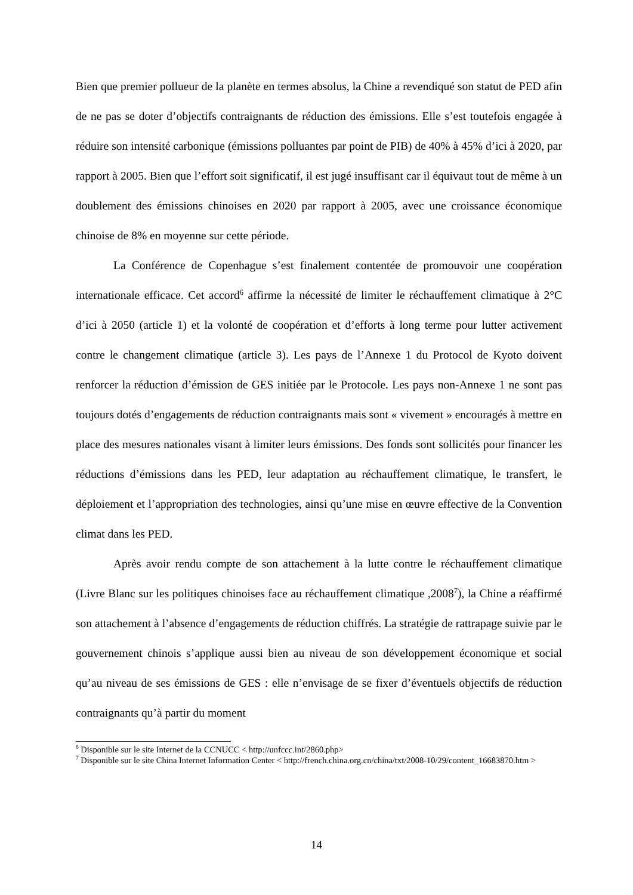Bien que premier pollueur de la planète en termes absolus, la Chine a revendiqué son statut de PED afin de ne pas se doter d’objectifs contraignants de réduction des émissions. Elle s’est toutefois engagée à réduire son intensité carbonique (émissions polluantes par point de PIB) de 40% à 45% d’ici à 2020, par rapport à 2005. Bien que l’effort soit significatif, il est jugé insuffisant car il équivaut tout de même à un doublement des émissions chinoises en 2020 par rapport à 2005, avec une croissance économique chinoise de 8% en moyenne sur cette période.
La Conférence de Copenhague s’est finalement contentée de promouvoir une coopération internationale efficace. Cet accord<sup>6</sup> affirme la nécessité de limiter le réchauffement climatique à 2°C d’ici à 2050 (article 1) et la volonté de coopération et d’efforts à long terme pour lutter activement contre le changement climatique (article 3). Les pays de l’Annexe 1 du Protocol de Kyoto doivent renforcer la réduction d’émission de GES initiée par le Protocole. Les pays non-Annexe 1 ne sont pas toujours dotés d’engagements de réduction contraignants mais sont « vivement » encouragés à mettre en place des mesures nationales visant à limiter leurs émissions. Des fonds sont sollicités pour financer les réductions d’émissions dans les PED, leur adaptation au réchauffement climatique, le transfert, le déploiement et l’appropriation des technologies, ainsi qu’une mise en œuvre effective de la Convention climat dans les PED.
Après avoir rendu compte de son attachement à la lutte contre le réchauffement climatique (Livre Blanc sur les politiques chinoises face au réchauffement climatique ,2008<sup>7</sup>), la Chine a réaffirmé son attachement à l’absence d’engagements de réduction chiffrés. La stratégie de rattrapage suivie par le gouvernement chinois s’applique aussi bien au niveau de son développement économique et social qu’au niveau de ses émissions de GES : elle n’envisage de se fixer d’éventuels objectifs de réduction contraignants qu’à partir du moment
<sup>6</sup> Disponible sur le site Internet de la CCNUCC < http://unfccc.int/2860.php>
<sup>7</sup> Disponible sur le site China Internet Information Center < http://french.china.org.cn/china/txt/2008-10/29/content_16683870.htm >
14